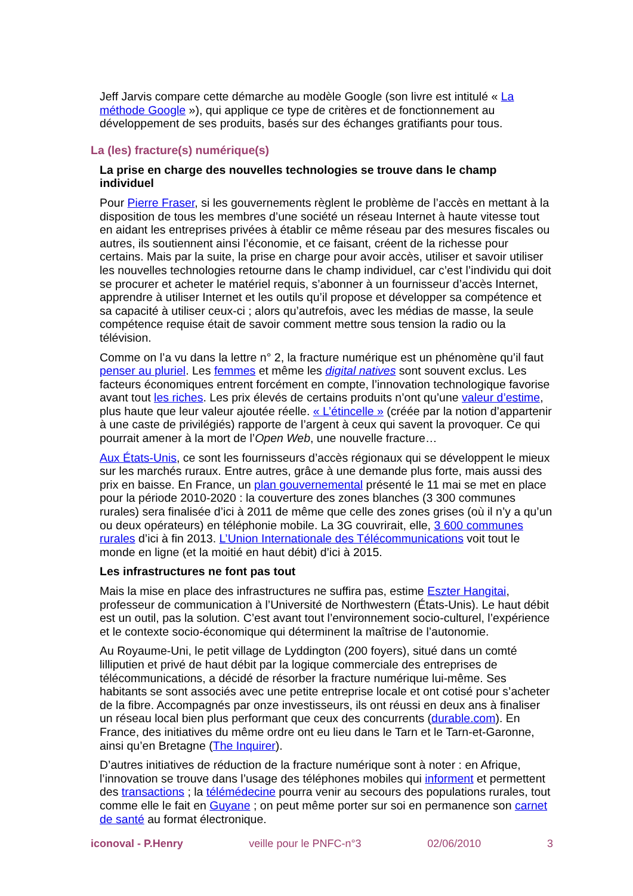Jeff Jarvis compare cette démarche au modèle Google (son livre est intitulé « La méthode Google »), qui applique ce type de critères et de fonctionnement au développement de ses produits, basés sur des échanges gratifiants pour tous.
La (les) fracture(s) numérique(s)
La prise en charge des nouvelles technologies se trouve dans le champ individuel
Pour Pierre Fraser, si les gouvernements règlent le problème de l’accès en mettant à la disposition de tous les membres d’une société un réseau Internet à haute vitesse tout en aidant les entreprises privées à établir ce même réseau par des mesures fiscales ou autres, ils soutiennent ainsi l’économie, et ce faisant, créent de la richesse pour certains. Mais par la suite, la prise en charge pour avoir accès, utiliser et savoir utiliser les nouvelles technologies retourne dans le champ individuel, car c’est l’individu qui doit se procurer et acheter le matériel requis, s’abonner à un fournisseur d’accès Internet, apprendre à utiliser Internet et les outils qu’il propose et développer sa compétence et sa capacité à utiliser ceux-ci ; alors qu’autrefois, avec les médias de masse, la seule compétence requise était de savoir comment mettre sous tension la radio ou la télévision.
Comme on l’a vu dans la lettre n° 2, la fracture numérique est un phénomène qu’il faut penser au pluriel. Les femmes et même les digital natives sont souvent exclus. Les facteurs économiques entrent forcément en compte, l’innovation technologique favorise avant tout les riches. Les prix élevés de certains produits n’ont qu’une valeur d’estime, plus haute que leur valeur ajoutée réelle. « L’étincelle » (créée par la notion d’appartenir à une caste de privilégiés) rapporte de l’argent à ceux qui savent la provoquer. Ce qui pourrait amener à la mort de l’Open Web, une nouvelle fracture…
Aux États-Unis, ce sont les fournisseurs d’accès régionaux qui se développent le mieux sur les marchés ruraux. Entre autres, grâce à une demande plus forte, mais aussi des prix en baisse. En France, un plan gouvernemental présenté le 11 mai se met en place pour la période 2010-2020 : la couverture des zones blanches (3 300 communes rurales) sera finalisée d’ici à 2011 de même que celle des zones grises (où il n’y a qu’un ou deux opérateurs) en téléphonie mobile. La 3G couvrirait, elle, 3 600 communes rurales d’ici à fin 2013. L’Union Internationale des Télécommunications voit tout le monde en ligne (et la moitié en haut débit) d’ici à 2015.
Les infrastructures ne font pas tout
Mais la mise en place des infrastructures ne suffira pas, estime Eszter Hangitai, professeur de communication à l’Université de Northwestern (États-Unis). Le haut débit est un outil, pas la solution. C’est avant tout l’environnement socio-culturel, l’expérience et le contexte socio-économique qui déterminent la maîtrise de l’autonomie.
Au Royaume-Uni, le petit village de Lyddington (200 foyers), situé dans un comté lilliputien et privé de haut débit par la logique commerciale des entreprises de télécommunications, a décidé de résorber la fracture numérique lui-même. Ses habitants se sont associés avec une petite entreprise locale et ont cotisé pour s’acheter de la fibre. Accompagnés par onze investisseurs, ils ont réussi en deux ans à finaliser un réseau local bien plus performant que ceux des concurrents (durable.com). En France, des initiatives du même ordre ont eu lieu dans le Tarn et le Tarn-et-Garonne, ainsi qu’en Bretagne (The Inquirer).
D’autres initiatives de réduction de la fracture numérique sont à noter : en Afrique, l’innovation se trouve dans l’usage des téléphones mobiles qui informent et permettent des transactions ; la télémédecine pourra venir au secours des populations rurales, tout comme elle le fait en Guyane ; on peut même porter sur soi en permanence son carnet de santé au format électronique.
iconoval - P.Henry veille pour le PNFC-n°3 02/06/2010 3